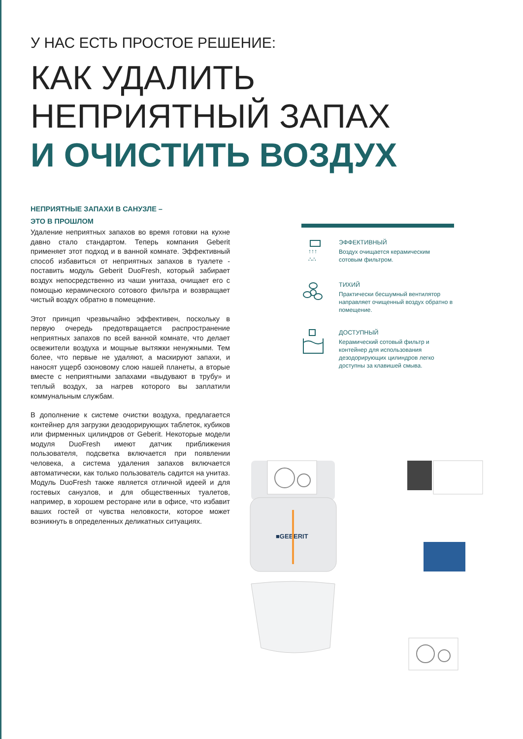У НАС ЕСТЬ ПРОСТОЕ РЕШЕНИЕ:
КАК УДАЛИТЬ
НЕПРИЯТНЫЙ ЗАПАХ
И ОЧИСТИТЬ ВОЗДУХ
НЕПРИЯТНЫЕ ЗАПАХИ В САНУЗЛЕ –
ЭТО В ПРОШЛОМ
Удаление неприятных запахов во время готовки на кухне давно стало стандартом. Теперь компания Geberit применяет этот подход и в ванной комнате. Эффективный способ избавиться от неприятных запахов в туалете - поставить модуль Geberit DuoFresh, который забирает воздух непосредственно из чаши унитаза, очищает его с помощью керамического сотового фильтра и возвращает чистый воздух обратно в помещение.
Этот принцип чрезвычайно эффективен, поскольку в первую очередь предотвращается распространение неприятных запахов по всей ванной комнате, что делает освежители воздуха и мощные вытяжки ненужными. Тем более, что первые не удаляют, а маскируют запахи, и наносят ущерб озоновому слою нашей планеты, а вторые вместе с неприятными запахами «выдувают в трубу» и теплый воздух, за нагрев которого вы заплатили коммунальным службам.
В дополнение к системе очистки воздуха, предлагается контейнер для загрузки дезодорирующих таблеток, кубиков или фирменных цилиндров от Geberit. Некоторые модели модуля DuoFresh имеют датчик приближения пользователя, подсветка включается при появлении человека, а система удаления запахов включается автоматически, как только пользователь садится на унитаз. Модуль DuoFresh также является отличной идеей и для гостевых санузлов, и для общественных туалетов, например, в хорошем ресторане или в офисе, что избавит ваших гостей от чувства неловкости, которое может возникнуть в определенных деликатных ситуациях.
↑↑↑
∴∴
ЭФФЕКТИВНЫЙ
Воздух очищается керамическим сотовым фильтром.
ТИХИЙ
Практически бесшумный вентилятор направляет очищенный воздух обратно в помещение.
ДОСТУПНЫЙ
Керамический сотовый фильтр и контейнер для использования дезодорирующих цилиндров легко доступны за клавишей смыва.
■GEBERIT